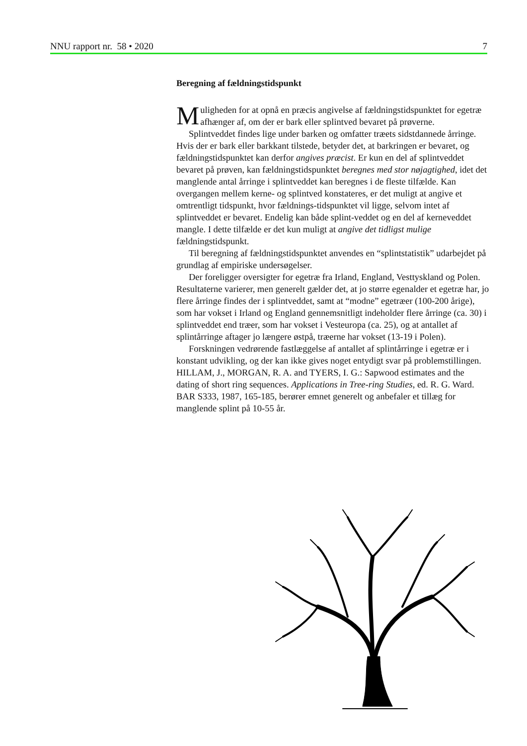NNU rapport nr. 58 • 2020 7
Beregning af fældningstidspunkt
Muligheden for at opnå en præcis angivelse af fældningstidspunktet for egetræ afhænger af, om der er bark eller splintved bevaret på prøverne.
Splintveddet findes lige under barken og omfatter træets sidstdannede årringe. Hvis der er bark eller barkkant tilstede, betyder det, at barkringen er bevaret, og fældningstidspunktet kan derfor angives præcist. Er kun en del af splintveddet bevaret på prøven, kan fældningstidspunktet beregnes med stor nøjagtighed, idet det manglende antal årringe i splintveddet kan beregnes i de fleste tilfælde. Kan overgangen mellem kerne- og splintved konstateres, er det muligt at angive et omtrentligt tidspunkt, hvor fældnings-tidspunktet vil ligge, selvom intet af splintveddet er bevaret. Endelig kan både splint-veddet og en del af kerneveddet mangle. I dette tilfælde er det kun muligt at angive det tidligst mulige fældningstidspunkt.
Til beregning af fældningstidspunktet anvendes en “splintstatistik” udarbejdet på grundlag af empiriske undersøgelser.
Der foreligger oversigter for egetræ fra Irland, England, Vesttyskland og Polen. Resultaterne varierer, men generelt gælder det, at jo større egenalder et egetræ har, jo flere årringe findes der i splintveddet, samt at “modne” egetræer (100-200 årige), som har vokset i Irland og England gennemsnitligt indeholder flere årringe (ca. 30) i splintveddet end træer, som har vokset i Vesteuropa (ca. 25), og at antallet af splintårringe aftager jo længere østpå, træerne har vokset (13-19 i Polen).
Forskningen vedrørende fastlæggelse af antallet af splintårringe i egetræ er i konstant udvikling, og der kan ikke gives noget entydigt svar på problemstillingen. HILLAM, J., MORGAN, R. A. and TYERS, I. G.: Sapwood estimates and the dating of short ring sequences. Applications in Tree-ring Studies, ed. R. G. Ward. BAR S333, 1987, 165-185, berører emnet generelt og anbefaler et tillæg for manglende splint på 10-55 år.